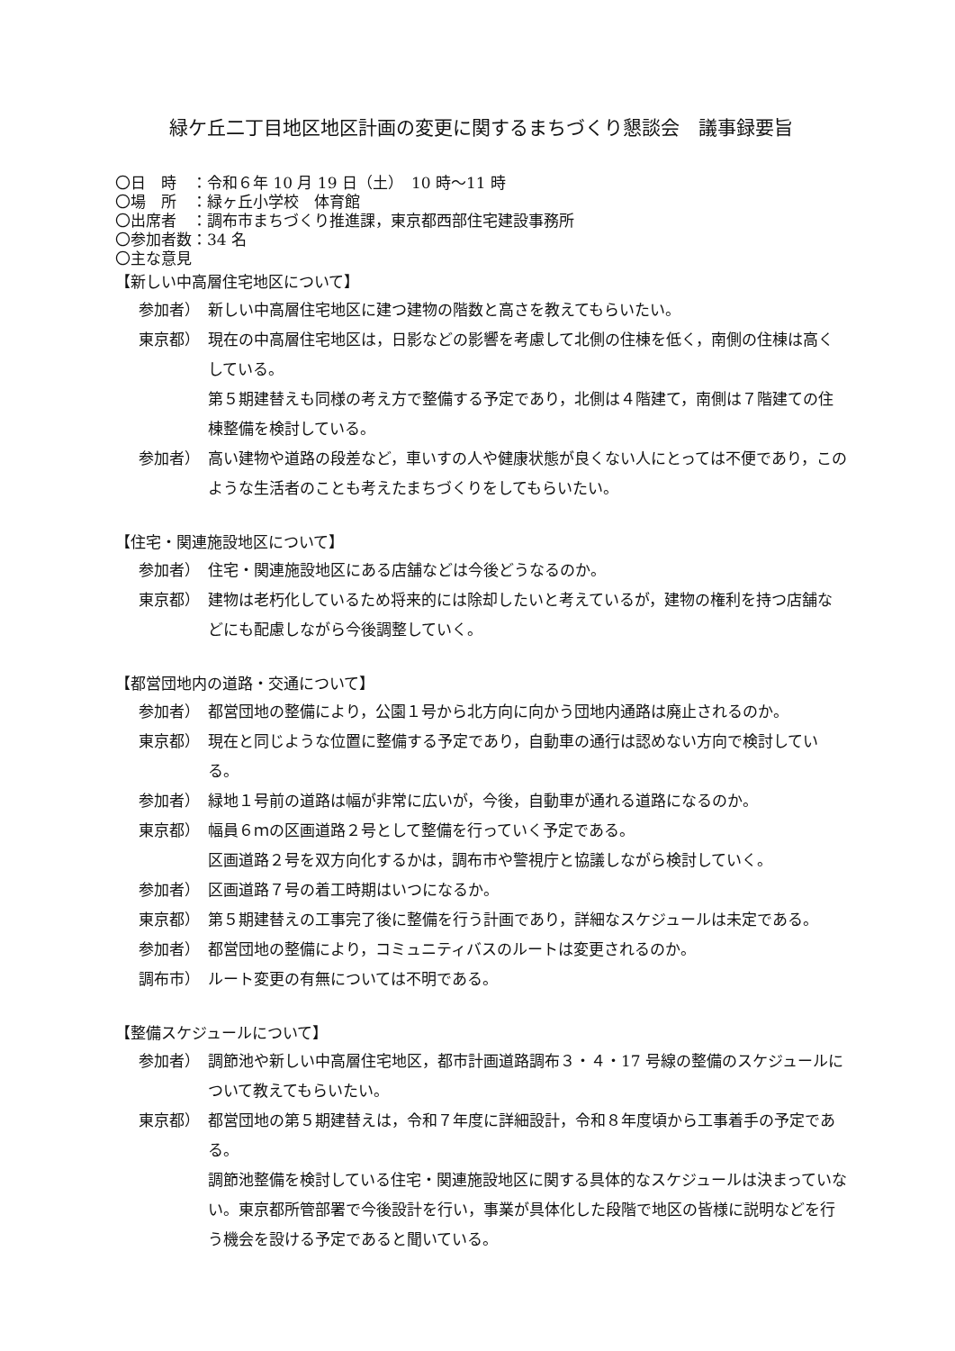緑ケ丘二丁目地区地区計画の変更に関するまちづくり懇談会　議事録要旨
〇日　時　：令和６年 10 月 19 日（土）　10 時～11 時
〇場　所　：緑ヶ丘小学校　体育館
〇出席者　：調布市まちづくり推進課，東京都西部住宅建設事務所
〇参加者数：34 名
〇主な意見
【新しい中高層住宅地区について】
参加者） 新しい中高層住宅地区に建つ建物の階数と高さを教えてもらいたい。
東京都） 現在の中高層住宅地区は，日影などの影響を考慮して北側の住棟を低く，南側の住棟は高くしている。
第５期建替えも同様の考え方で整備する予定であり，北側は４階建て，南側は７階建ての住棟整備を検討している。
参加者） 高い建物や道路の段差など，車いすの人や健康状態が良くない人にとっては不便であり，このような生活者のことも考えたまちづくりをしてもらいたい。
【住宅・関連施設地区について】
参加者） 住宅・関連施設地区にある店舗などは今後どうなるのか。
東京都） 建物は老朽化しているため将来的には除却したいと考えているが，建物の権利を持つ店舗などにも配慮しながら今後調整していく。
【都営団地内の道路・交通について】
参加者） 都営団地の整備により，公園１号から北方向に向かう団地内通路は廃止されるのか。
東京都） 現在と同じような位置に整備する予定であり，自動車の通行は認めない方向で検討している。
参加者） 緑地１号前の道路は幅が非常に広いが，今後，自動車が通れる道路になるのか。
東京都） 幅員６ｍの区画道路２号として整備を行っていく予定である。
区画道路２号を双方向化するかは，調布市や警視庁と協議しながら検討していく。
参加者） 区画道路７号の着工時期はいつになるか。
東京都） 第５期建替えの工事完了後に整備を行う計画であり，詳細なスケジュールは未定である。
参加者） 都営団地の整備により，コミュニティバスのルートは変更されるのか。
調布市） ルート変更の有無については不明である。
【整備スケジュールについて】
参加者） 調節池や新しい中高層住宅地区，都市計画道路調布３・４・17 号線の整備のスケジュールについて教えてもらいたい。
東京都） 都営団地の第５期建替えは，令和７年度に詳細設計，令和８年度頃から工事着手の予定である。
調節池整備を検討している住宅・関連施設地区に関する具体的なスケジュールは決まっていない。東京都所管部署で今後設計を行い，事業が具体化した段階で地区の皆様に説明などを行う機会を設ける予定であると聞いている。